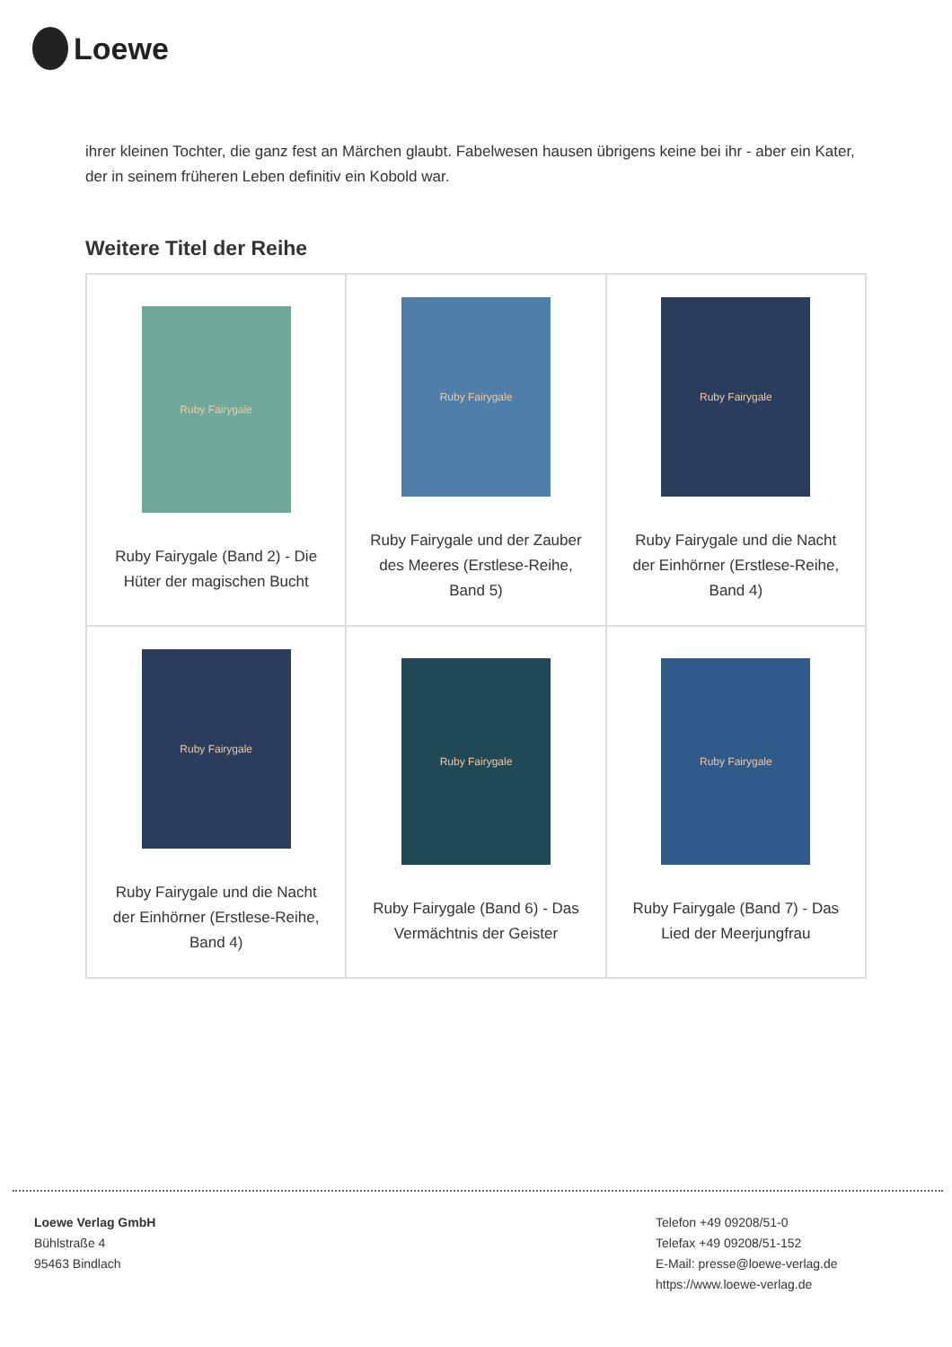Loewe
ihrer kleinen Tochter, die ganz fest an Märchen glaubt. Fabelwesen hausen übrigens keine bei ihr - aber ein Kater, der in seinem früheren Leben definitiv ein Kobold war.
Weitere Titel der Reihe
| Ruby Fairygale Ruby Fairygale (Band 2) - Die Hüter der magischen Bucht | Ruby Fairygale Ruby Fairygale und der Zauber des Meeres (Erstlese-Reihe, Band 5) | Ruby Fairygale Ruby Fairygale und die Nacht der Einhörner (Erstlese-Reihe, Band 4) |
| Ruby Fairygale Ruby Fairygale und die Nacht der Einhörner (Erstlese-Reihe, Band 4) | Ruby Fairygale Ruby Fairygale (Band 6) - Das Vermächtnis der Geister | Ruby Fairygale Ruby Fairygale (Band 7) - Das Lied der Meerjungfrau |
Loewe Verlag GmbH
Bühlstraße 4
95463 Bindlach
Telefon +49 09208/51-0
Telefax +49 09208/51-152
E-Mail: presse@loewe-verlag.de
https://www.loewe-verlag.de